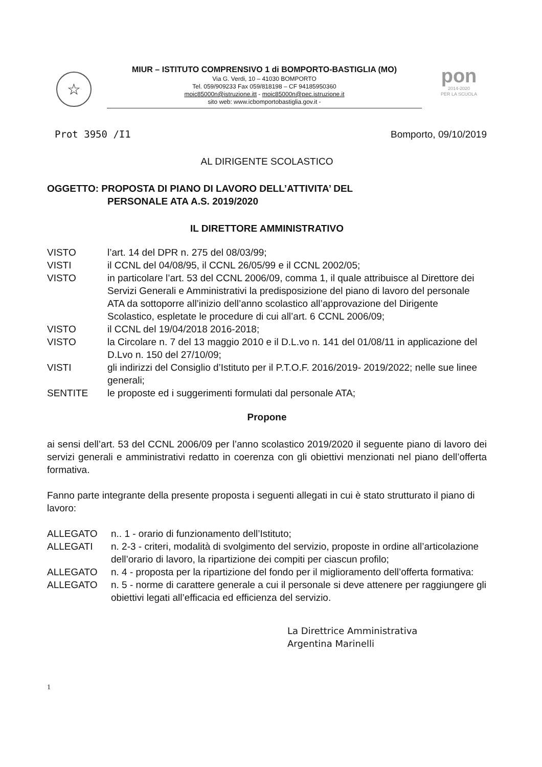☆
MIUR – ISTITUTO COMPRENSIVO 1 di BOMPORTO-BASTIGLIA (MO)
Via G. Verdi, 10 – 41030 BOMPORTO
Tel. 059/909233 Fax 059/818198 – CF 94185950360
moic85000n@istruzione.itt - moic85000n@pec.istruzione.it
sito web: www.icbomportobastiglia.gov.it -
pon
2014-2020
PER LA SCUOLA
Prot 3950 /I1 Bomporto, 09/10/2019
AL DIRIGENTE SCOLASTICO
OGGETTO: PROPOSTA DI PIANO DI LAVORO DELL’ATTIVITA’ DEL
PERSONALE ATA A.S. 2019/2020
IL DIRETTORE AMMINISTRATIVO
| VISTO | l’art. 14 del DPR n. 275 del 08/03/99; |
| VISTI | il CCNL del 04/08/95, il CCNL 26/05/99 e il CCNL 2002/05; |
| VISTO | in particolare l’art. 53 del CCNL 2006/09, comma 1, il quale attribuisce al Direttore dei Servizi Generali e Amministrativi la predisposizione del piano di lavoro del personale ATA da sottoporre all’inizio dell’anno scolastico all’approvazione del Dirigente Scolastico, espletate le procedure di cui all’art. 6 CCNL 2006/09; |
| VISTO | il CCNL del 19/04/2018 2016-2018; |
| VISTO | la Circolare n. 7 del 13 maggio 2010 e il D.L.vo n. 141 del 01/08/11 in applicazione del D.Lvo n. 150 del 27/10/09; |
| VISTI | gli indirizzi del Consiglio d’Istituto per il P.T.O.F. 2016/2019- 2019/2022; nelle sue linee generali; |
| SENTITE | le proposte ed i suggerimenti formulati dal personale ATA; |
Propone
ai sensi dell’art. 53 del CCNL 2006/09 per l’anno scolastico 2019/2020 il seguente piano di lavoro dei servizi generali e amministrativi redatto in coerenza con gli obiettivi menzionati nel piano dell’offerta formativa.
Fanno parte integrante della presente proposta i seguenti allegati in cui è stato strutturato il piano di lavoro:
| ALLEGATO | n.. 1 - orario di funzionamento dell’Istituto; |
| ALLEGATI | n. 2-3 - criteri, modalità di svolgimento del servizio, proposte in ordine all’articolazione dell’orario di lavoro, la ripartizione dei compiti per ciascun profilo; |
| ALLEGATO | n. 4 - proposta per la ripartizione del fondo per il miglioramento dell’offerta formativa: |
| ALLEGATO | n. 5 - norme di carattere generale a cui il personale si deve attenere per raggiungere gli obiettivi legati all’efficacia ed efficienza del servizio. |
La Direttrice Amministrativa
Argentina Marinelli
1